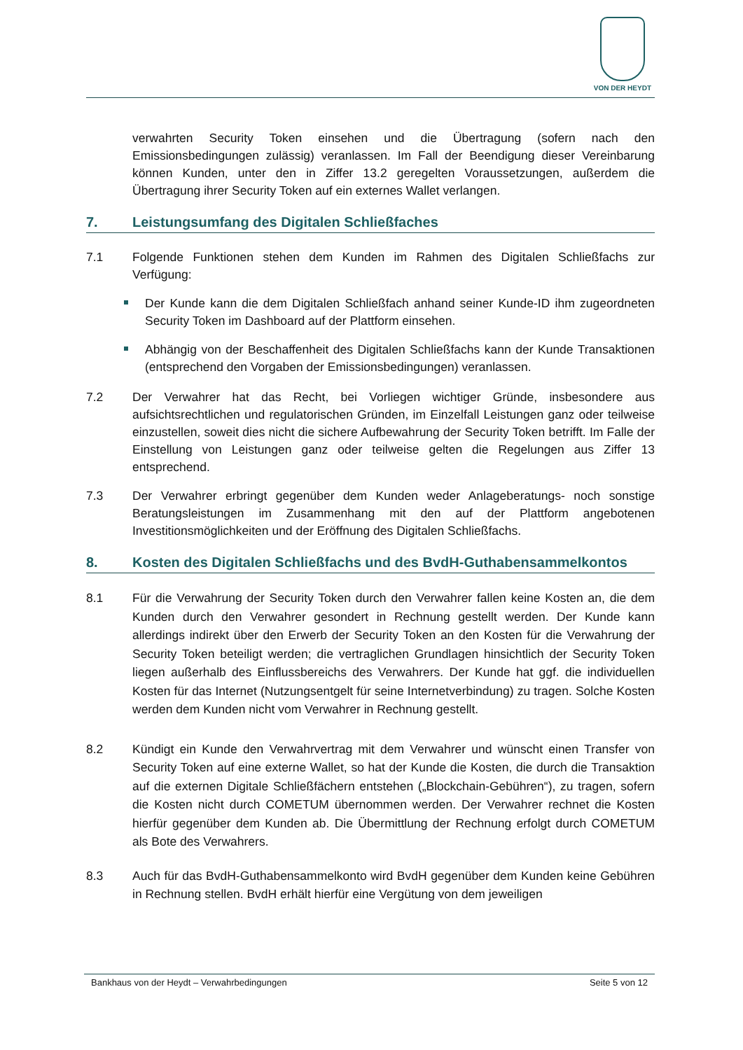VON DER HEYDT
verwahrten Security Token einsehen und die Übertragung (sofern nach den Emissionsbedingungen zulässig) veranlassen. Im Fall der Beendigung dieser Vereinbarung können Kunden, unter den in Ziffer 13.2 geregelten Voraussetzungen, außerdem die Übertragung ihrer Security Token auf ein externes Wallet verlangen.
7. Leistungsumfang des Digitalen Schließfaches
7.1 Folgende Funktionen stehen dem Kunden im Rahmen des Digitalen Schließfachs zur Verfügung:
Der Kunde kann die dem Digitalen Schließfach anhand seiner Kunde-ID ihm zugeordneten Security Token im Dashboard auf der Plattform einsehen.
Abhängig von der Beschaffenheit des Digitalen Schließfachs kann der Kunde Transaktionen (entsprechend den Vorgaben der Emissionsbedingungen) veranlassen.
7.2 Der Verwahrer hat das Recht, bei Vorliegen wichtiger Gründe, insbesondere aus aufsichtsrechtlichen und regulatorischen Gründen, im Einzelfall Leistungen ganz oder teilweise einzustellen, soweit dies nicht die sichere Aufbewahrung der Security Token betrifft. Im Falle der Einstellung von Leistungen ganz oder teilweise gelten die Regelungen aus Ziffer 13 entsprechend.
7.3 Der Verwahrer erbringt gegenüber dem Kunden weder Anlageberatungs- noch sonstige Beratungsleistungen im Zusammenhang mit den auf der Plattform angebotenen Investitionsmöglichkeiten und der Eröffnung des Digitalen Schließfachs.
8. Kosten des Digitalen Schließfachs und des BvdH-Guthabensammelkontos
8.1 Für die Verwahrung der Security Token durch den Verwahrer fallen keine Kosten an, die dem Kunden durch den Verwahrer gesondert in Rechnung gestellt werden. Der Kunde kann allerdings indirekt über den Erwerb der Security Token an den Kosten für die Verwahrung der Security Token beteiligt werden; die vertraglichen Grundlagen hinsichtlich der Security Token liegen außerhalb des Einflussbereichs des Verwahrers. Der Kunde hat ggf. die individuellen Kosten für das Internet (Nutzungsentgelt für seine Internetverbindung) zu tragen. Solche Kosten werden dem Kunden nicht vom Verwahrer in Rechnung gestellt.
8.2 Kündigt ein Kunde den Verwahrvertrag mit dem Verwahrer und wünscht einen Transfer von Security Token auf eine externe Wallet, so hat der Kunde die Kosten, die durch die Transaktion auf die externen Digitale Schließfächern entstehen („Blockchain-Gebühren“), zu tragen, sofern die Kosten nicht durch COMETUM übernommen werden. Der Verwahrer rechnet die Kosten hierfür gegenüber dem Kunden ab. Die Übermittlung der Rechnung erfolgt durch COMETUM als Bote des Verwahrers.
8.3 Auch für das BvdH-Guthabensammelkonto wird BvdH gegenüber dem Kunden keine Gebühren in Rechnung stellen. BvdH erhält hierfür eine Vergütung von dem jeweiligen
Bankhaus von der Heydt – Verwahrbedingungen Seite 5 von 12